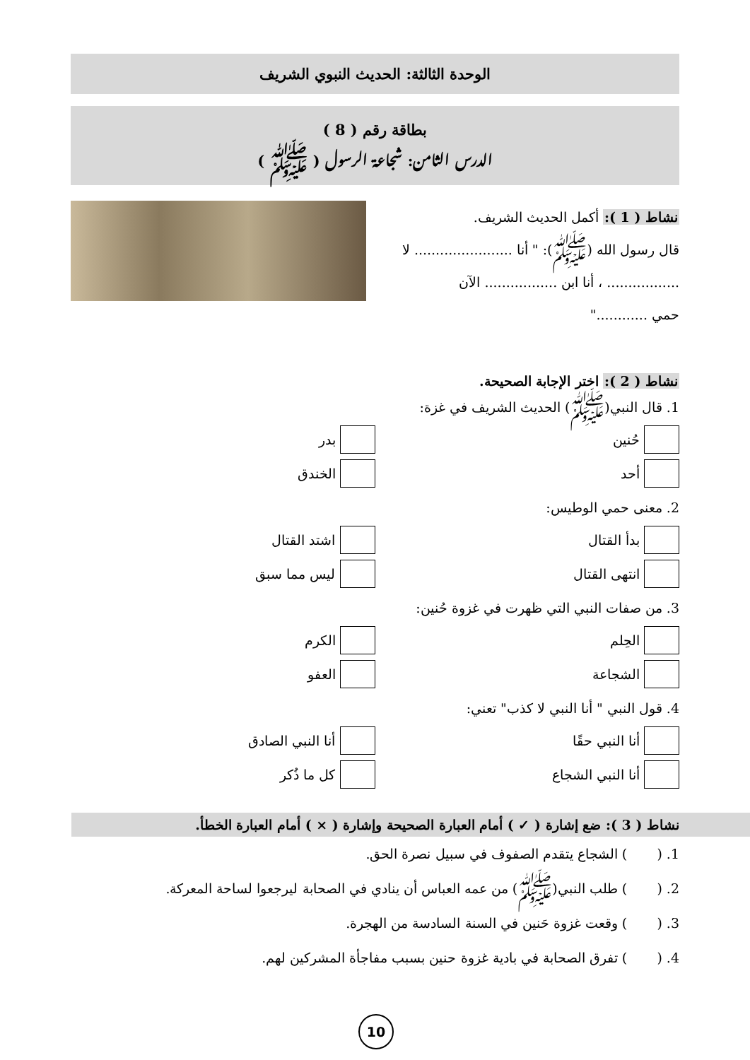الوحدة الثالثة: الحديث النبوي الشريف
بطاقة رقم ( 8 )
الدرس الثامن: شجاعة الرسول ( ﷺ )
نشاط ( 1 ): أكمل الحديث الشريف.
قال رسول الله (ﷺ): " أنا ....................... لا
................. ، أنا ابن ................. الآن
حمي ............"
نشاط ( 2 ): اختر الإجابة الصحيحة.
1. قال النبي(ﷺ) الحديث الشريف في غزة:
حُنين
بدر
أحد
الخندق
2. معنى حمي الوطيس:
بدأ القتال
اشتد القتال
انتهى القتال
ليس مما سبق
3. من صفات النبي التي ظهرت في غزوة حُنين:
الحِلم
الكرم
الشجاعة
العفو
4. قول النبي " أنا النبي لا كذب" تعني:
أنا النبي حقًا
أنا النبي الصادق
أنا النبي الشجاع
كل ما ذُكر
نشاط ( 3 ): ضع إشارة ( ✓ ) أمام العبارة الصحيحة وإشارة ( × ) أمام العبارة الخطأ.
1. ( ) الشجاع يتقدم الصفوف في سبيل نصرة الحق.
2. ( ) طلب النبي(ﷺ) من عمه العباس أن ينادي في الصحابة ليرجعوا لساحة المعركة.
3. ( ) وقعت غزوة حَنين في السنة السادسة من الهجرة.
4. ( ) تفرق الصحابة في بادية غزوة حنين بسبب مفاجأة المشركين لهم.
10